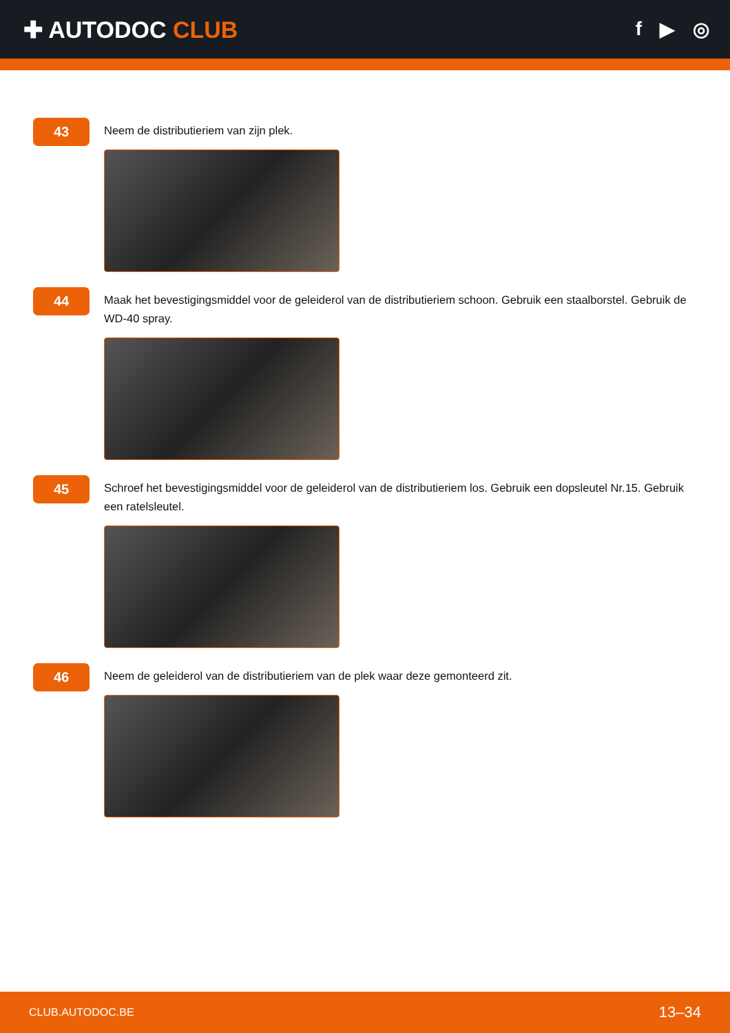✚ AUTODOC CLUB
f ▶ ◎
43
Neem de distributieriem van zijn plek.
44
Maak het bevestigingsmiddel voor de geleiderol van de distributieriem schoon. Gebruik een staalborstel. Gebruik de WD-40 spray.
45
Schroef het bevestigingsmiddel voor de geleiderol van de distributieriem los. Gebruik een dopsleutel Nr.15. Gebruik een ratelsleutel.
46
Neem de geleiderol van de distributieriem van de plek waar deze gemonteerd zit.
CLUB.AUTODOC.BE 13–34